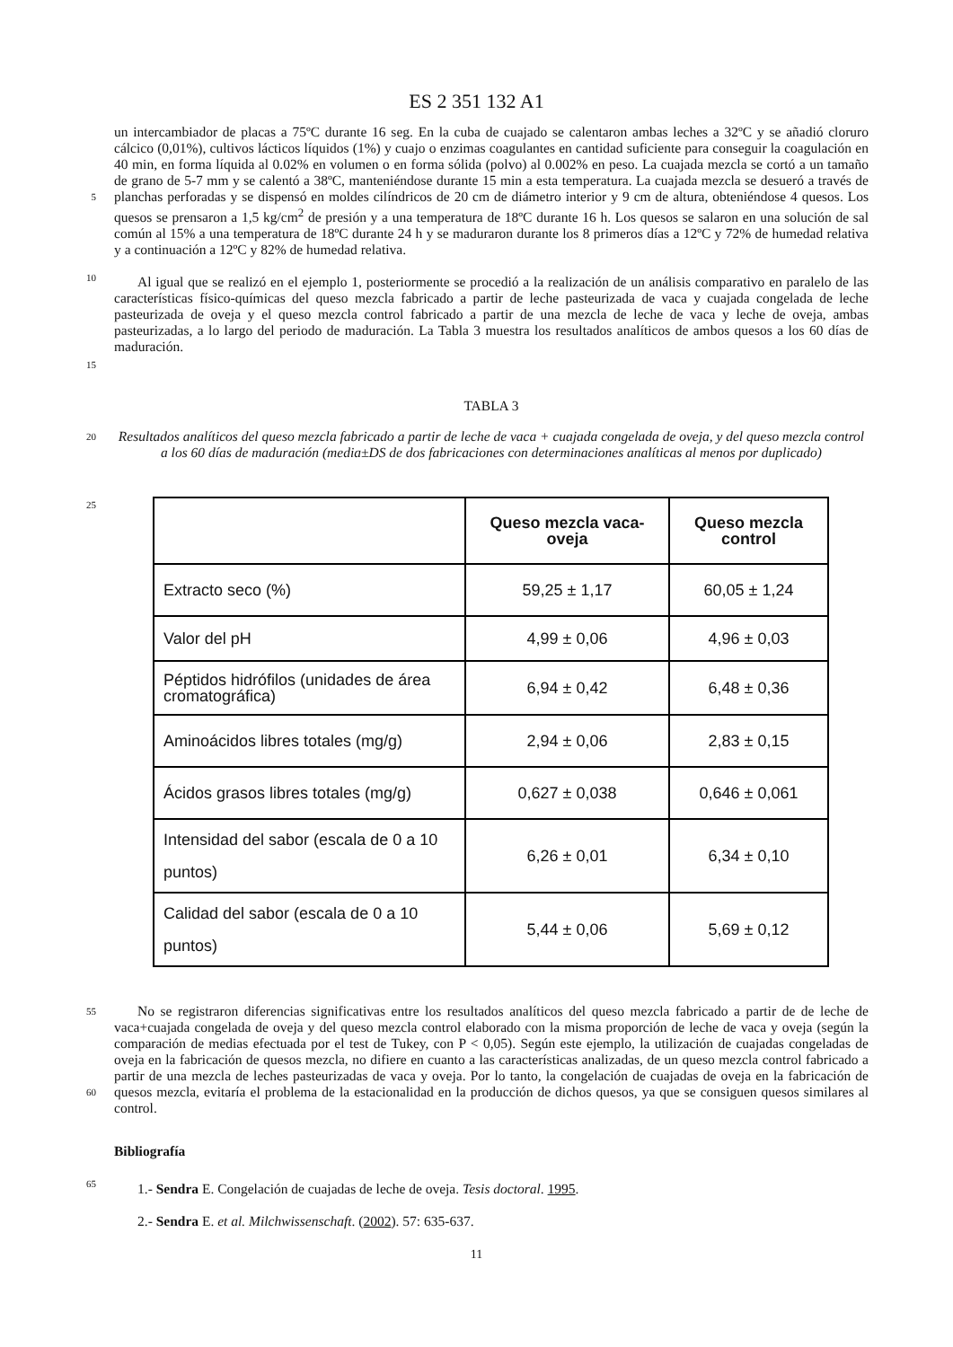ES 2 351 132 A1
5
10
un intercambiador de placas a 75ºC durante 16 seg. En la cuba de cuajado se calentaron ambas leches a 32ºC y se añadió cloruro cálcico (0,01%), cultivos lácticos líquidos (1%) y cuajo o enzimas coagulantes en cantidad suficiente para conseguir la coagulación en 40 min, en forma líquida al 0.02% en volumen o en forma sólida (polvo) al 0.002% en peso. La cuajada mezcla se cortó a un tamaño de grano de 5-7 mm y se calentó a 38ºC, manteniéndose durante 15 min a esta temperatura. La cuajada mezcla se desueró a través de planchas perforadas y se dispensó en moldes cilíndricos de 20 cm de diámetro interior y 9 cm de altura, obteniéndose 4 quesos. Los quesos se prensaron a 1,5 kg/cm<sup>2</sup> de presión y a una temperatura de 18ºC durante 16 h. Los quesos se salaron en una solución de sal común al 15% a una temperatura de 18ºC durante 24 h y se maduraron durante los 8 primeros días a 12ºC y 72% de humedad relativa y a continuación a 12ºC y 82% de humedad relativa.
Al igual que se realizó en el ejemplo 1, posteriormente se procedió a la realización de un análisis comparativo en paralelo de las características físico-químicas del queso mezcla fabricado a partir de leche pasteurizada de vaca y cuajada congelada de leche pasteurizada de oveja y el queso mezcla control fabricado a partir de una mezcla de leche de vaca y leche de oveja, ambas pasteurizadas, a lo largo del periodo de maduración. La Tabla 3 muestra los resultados analíticos de ambos quesos a los 60 días de maduración.
15
TABLA 3
20
Resultados analíticos del queso mezcla fabricado a partir de leche de vaca + cuajada congelada de oveja, y del queso mezcla control a los 60 días de maduración (media±DS de dos fabricaciones con determinaciones analíticas al menos por duplicado)
25
| | Queso mezcla vaca- oveja | Queso mezcla control |
| --- | --- | --- |
| Extracto seco (%) | 59,25 ± 1,17 | 60,05 ± 1,24 |
| Valor del pH | 4,99 ± 0,06 | 4,96 ± 0,03 |
| Péptidos hidrófilos (unidades de área cromatográfica) | 6,94 ± 0,42 | 6,48 ± 0,36 |
| Aminoácidos libres totales (mg/g) | 2,94 ± 0,06 | 2,83 ± 0,15 |
| Ácidos grasos libres totales (mg/g) | 0,627 ± 0,038 | 0,646 ± 0,061 |
| Intensidad del sabor (escala de 0 a 10 puntos) | 6,26 ± 0,01 | 6,34 ± 0,10 |
| Calidad del sabor (escala de 0 a 10 puntos) | 5,44 ± 0,06 | 5,69 ± 0,12 |
55
60
No se registraron diferencias significativas entre los resultados analíticos del queso mezcla fabricado a partir de de leche de vaca+cuajada congelada de oveja y del queso mezcla control elaborado con la misma proporción de leche de vaca y oveja (según la comparación de medias efectuada por el test de Tukey, con P < 0,05). Según este ejemplo, la utilización de cuajadas congeladas de oveja en la fabricación de quesos mezcla, no difiere en cuanto a las características analizadas, de un queso mezcla control fabricado a partir de una mezcla de leches pasteurizadas de vaca y oveja. Por lo tanto, la congelación de cuajadas de oveja en la fabricación de quesos mezcla, evitaría el problema de la estacionalidad en la producción de dichos quesos, ya que se consiguen quesos similares al control.
65
Bibliografía
1.- Sendra E. Congelación de cuajadas de leche de oveja. Tesis doctoral. 1995.
2.- Sendra E. et al. Milchwissenschaft. (2002). 57: 635-637.
11